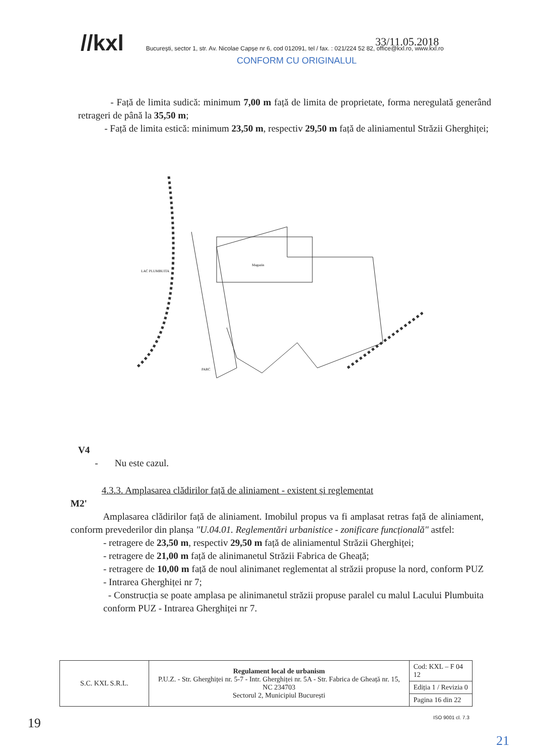//kxl București, sector 1, str. Av. Nicolae Capșe nr 6, cod 012091, tel / fax. : 021/224 52 82, office@kxl.ro, www.kxl.ro
CONFORM CU ORIGINALUL
33/11.05.2018
- Față de limita sudică: minimum 7,00 m față de limita de proprietate, forma neregulată generând retrageri de până la 35,50 m;
- Față de limita estică: minimum 23,50 m, respectiv 29,50 m față de aliniamentul Străzii Gherghiței;
Magazin
LAC PLUMBUITA
PARC
V4
- Nu este cazul.
4.3.3. Amplasarea clădirilor față de aliniament - existent și reglementat
M2'
Amplasarea clădirilor față de aliniament. Imobilul propus va fi amplasat retras față de aliniament, conform prevederilor din planșa "U.04.01. Reglementări urbanistice - zonificare funcțională" astfel:
- retragere de 23,50 m, respectiv 29,50 m față de aliniamentul Străzii Gherghiței;
- retragere de 21,00 m față de alinimanetul Străzii Fabrica de Gheață;
- retragere de 10,00 m față de noul alinimanet reglementat al străzii propuse la nord, conform PUZ - Intrarea Gherghiței nr 7;
- Construcția se poate amplasa pe alinimanetul străzii propuse paralel cu malul Lacului Plumbuita conform PUZ - Intrarea Gherghiței nr 7.
| S.C. KXL S.R.L. | Regulament local de urbanism P.U.Z. - Str. Gherghiței nr. 5-7 - Intr. Gherghiței nr. 5A - Str. Fabrica de Gheață nr. 15, NC 234703 Sectorul 2, Municipiul București | Cod: KXL – F 04 12 |
| | | Ediția 1 / Revizia 0 |
| | | Pagina 16 din 22 |
ISO 9001 cl. 7.3
19
21